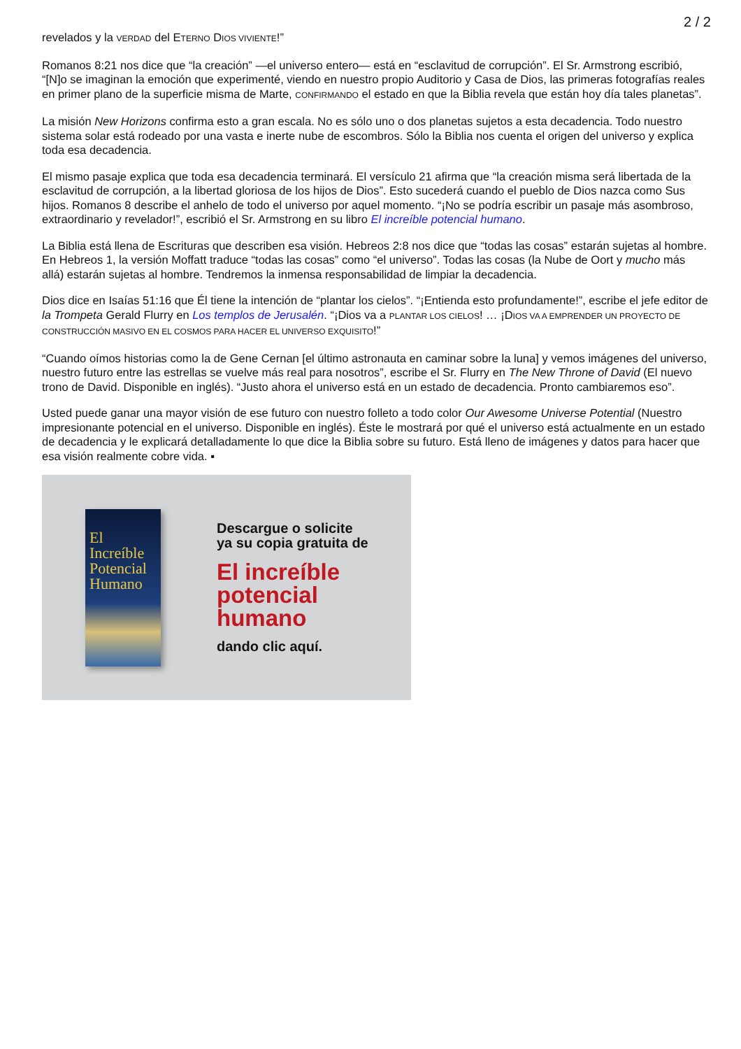2 / 2
revelados y la VERDAD del ETERNO DIOS VIVIENTE!”
Romanos 8:21 nos dice que “la creación” —el universo entero— está en “esclavitud de corrupción”. El Sr. Armstrong escribió, “[N]o se imaginan la emoción que experimenté, viendo en nuestro propio Auditorio y Casa de Dios, las primeras fotografías reales en primer plano de la superficie misma de Marte, CONFIRMANDO el estado en que la Biblia revela que están hoy día tales planetas”.
La misión New Horizons confirma esto a gran escala. No es sólo uno o dos planetas sujetos a esta decadencia. Todo nuestro sistema solar está rodeado por una vasta e inerte nube de escombros. Sólo la Biblia nos cuenta el origen del universo y explica toda esa decadencia.
El mismo pasaje explica que toda esa decadencia terminará. El versículo 21 afirma que “la creación misma será libertada de la esclavitud de corrupción, a la libertad gloriosa de los hijos de Dios”. Esto sucederá cuando el pueblo de Dios nazca como Sus hijos. Romanos 8 describe el anhelo de todo el universo por aquel momento. “¡No se podría escribir un pasaje más asombroso, extraordinario y revelador!”, escribió el Sr. Armstrong en su libro El increíble potencial humano.
La Biblia está llena de Escrituras que describen esa visión. Hebreos 2:8 nos dice que “todas las cosas” estarán sujetas al hombre. En Hebreos 1, la versión Moffatt traduce “todas las cosas” como “el universo”. Todas las cosas (la Nube de Oort y mucho más allá) estarán sujetas al hombre. Tendremos la inmensa responsabilidad de limpiar la decadencia.
Dios dice en Isaías 51:16 que Él tiene la intención de “plantar los cielos”. “¡Entienda esto profundamente!”, escribe el jefe editor de la Trompeta Gerald Flurry en Los templos de Jerusalén. “¡Dios va a PLANTAR LOS CIELOS! … ¡DIOS VA A EMPRENDER UN PROYECTO DE CONSTRUCCIÓN MASIVO EN EL COSMOS PARA HACER EL UNIVERSO EXQUISITO!”
“Cuando oímos historias como la de Gene Cernan [el último astronauta en caminar sobre la luna] y vemos imágenes del universo, nuestro futuro entre las estrellas se vuelve más real para nosotros”, escribe el Sr. Flurry en The New Throne of David (El nuevo trono de David. Disponible en inglés). “Justo ahora el universo está en un estado de decadencia. Pronto cambiaremos eso”.
Usted puede ganar una mayor visión de ese futuro con nuestro folleto a todo color Our Awesome Universe Potential (Nuestro impresionante potencial en el universo. Disponible en inglés). Éste le mostrará por qué el universo está actualmente en un estado de decadencia y le explicará detalladamente lo que dice la Biblia sobre su futuro. Está lleno de imágenes y datos para hacer que esa visión realmente cobre vida. ▪
El Increíble Potencial Humano
HERBERT W. ARMSTRONG
Descargue o solicite
ya su copia gratuita de
El increíble
potencial
humano
dando clic aquí.